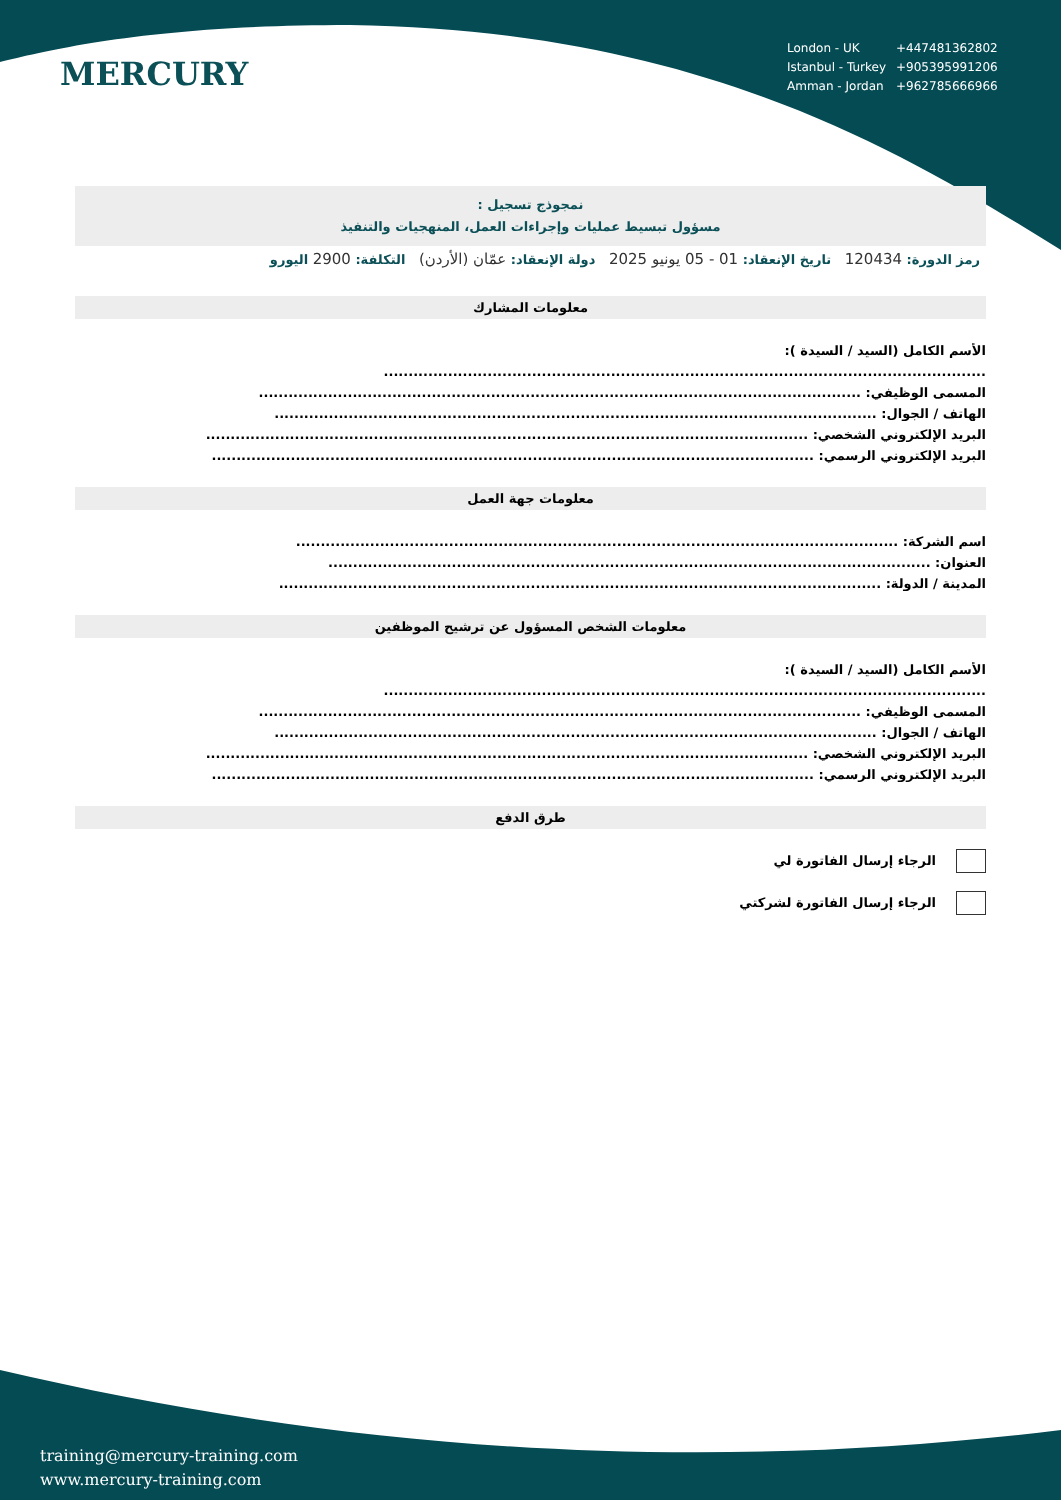MERCURY
| London - UK | +447481362802 |
| Istanbul - Turkey | +905395991206 |
| Amman - Jordan | +962785666966 |
نمجوذج تسجيل :
مسؤول تبسيط عمليات وإجراءات العمل، المنهجيات والتنفيذ
رمز الدورة: 120434 تاريخ الإنعقاد: 01 - 05 يونيو 2025 دولة الإنعقاد: عمّان (الأردن) التكلفة: 2900 اليورو
معلومات المشارك
الأسم الكامل (السيد / السيدة ):
..........................................................................................................................
المسمى الوظيفي: ..........................................................................................................................
الهاتف / الجوال: ..........................................................................................................................
البريد الإلكتروني الشخصي: ..........................................................................................................................
البريد الإلكتروني الرسمي: ..........................................................................................................................
معلومات جهة العمل
اسم الشركة: ..........................................................................................................................
العنوان: ..........................................................................................................................
المدينة / الدولة: ..........................................................................................................................
معلومات الشخص المسؤول عن ترشيح الموظفين
الأسم الكامل (السيد / السيدة ):
..........................................................................................................................
المسمى الوظيفي: ..........................................................................................................................
الهاتف / الجوال: ..........................................................................................................................
البريد الإلكتروني الشخصي: ..........................................................................................................................
البريد الإلكتروني الرسمي: ..........................................................................................................................
طرق الدفع
الرجاء إرسال الفاتورة لي
الرجاء إرسال الفاتورة لشركتي
training@mercury-training.com
www.mercury-training.com